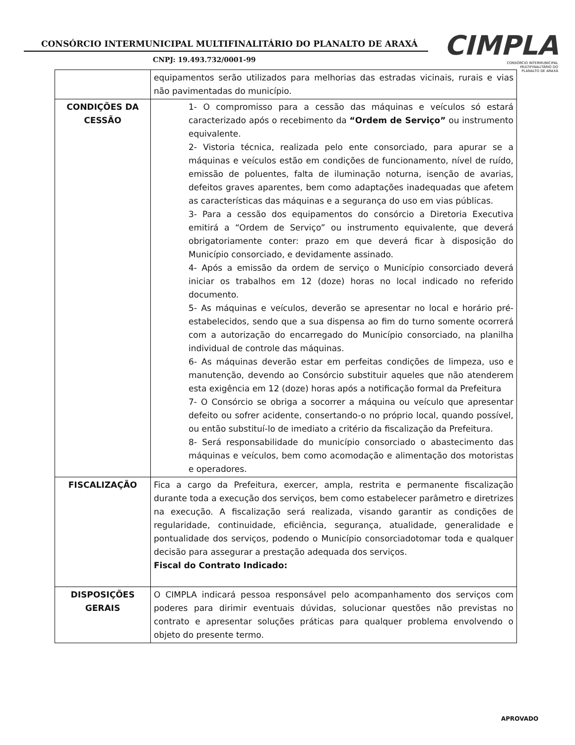CONSÓRCIO INTERMUNICIPAL MULTIFINALITÁRIO DO PLANALTO DE ARAXÁ
CNPJ: 19.493.732/0001-99
CIMPLA
CONSÓRCIO INTERMUNICIPAL
MULTIFINALITÁRIO DO
PLANALTO DE ARAXÁ
| | equipamentos serão utilizados para melhorias das estradas vicinais, rurais e vias não pavimentadas do município. |
| CONDIÇÕES DA CESSÃO | 1- O compromisso para a cessão das máquinas e veículos só estará caracterizado após o recebimento da “Ordem de Serviço” ou instrumento equivalente. 2- Vistoria técnica, realizada pelo ente consorciado, para apurar se a máquinas e veículos estão em condições de funcionamento, nível de ruído, emissão de poluentes, falta de iluminação noturna, isenção de avarias, defeitos graves aparentes, bem como adaptações inadequadas que afetem as características das máquinas e a segurança do uso em vias públicas. 3- Para a cessão dos equipamentos do consórcio a Diretoria Executiva emitirá a “Ordem de Serviço” ou instrumento equivalente, que deverá obrigatoriamente conter: prazo em que deverá ficar à disposição do Município consorciado, e devidamente assinado. 4- Após a emissão da ordem de serviço o Município consorciado deverá iniciar os trabalhos em 12 (doze) horas no local indicado no referido documento. 5- As máquinas e veículos, deverão se apresentar no local e horário pré-estabelecidos, sendo que a sua dispensa ao fim do turno somente ocorrerá com a autorização do encarregado do Município consorciado, na planilha individual de controle das máquinas. 6- As máquinas deverão estar em perfeitas condições de limpeza, uso e manutenção, devendo ao Consórcio substituir aqueles que não atenderem esta exigência em 12 (doze) horas após a notificação formal da Prefeitura 7- O Consórcio se obriga a socorrer a máquina ou veículo que apresentar defeito ou sofrer acidente, consertando-o no próprio local, quando possível, ou então substituí-lo de imediato a critério da fiscalização da Prefeitura. 8- Será responsabilidade do município consorciado o abastecimento das máquinas e veículos, bem como acomodação e alimentação dos motoristas e operadores. |
| FISCALIZAÇÃO | Fica a cargo da Prefeitura, exercer, ampla, restrita e permanente fiscalização durante toda a execução dos serviços, bem como estabelecer parâmetro e diretrizes na execução. A fiscalização será realizada, visando garantir as condições de regularidade, continuidade, eficiência, segurança, atualidade, generalidade e pontualidade dos serviços, podendo o Município consorciadotomar toda e qualquer decisão para assegurar a prestação adequada dos serviços. Fiscal do Contrato Indicado: |
| DISPOSIÇÕES GERAIS | O CIMPLA indicará pessoa responsável pelo acompanhamento dos serviços com poderes para dirimir eventuais dúvidas, solucionar questões não previstas no contrato e apresentar soluções práticas para qualquer problema envolvendo o objeto do presente termo. |
APROVADO